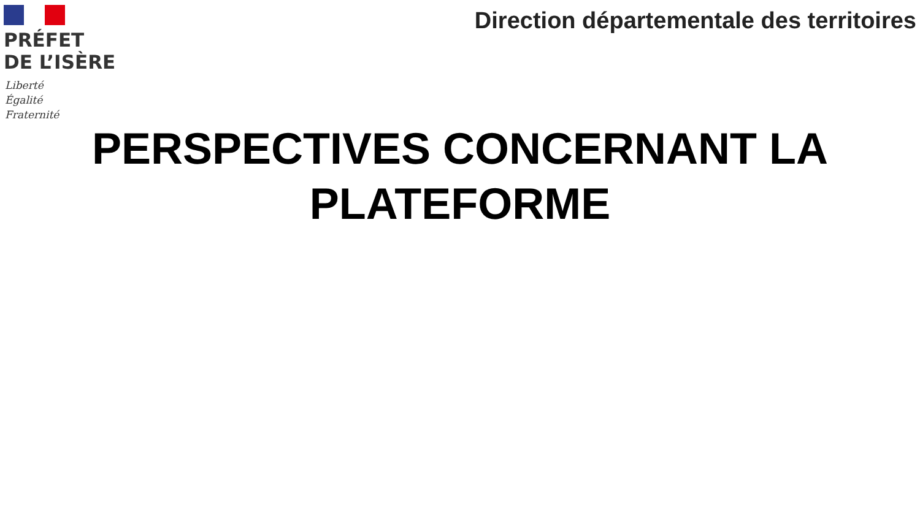PRÉFET
DE L’ISÈRE
Liberté
Égalité
Fraternité
Direction départementale des territoires
PERSPECTIVES CONCERNANT LA
PLATEFORME